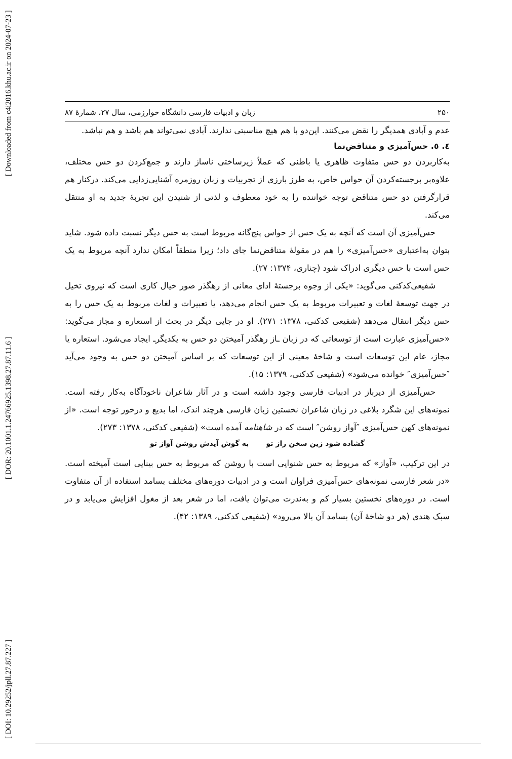[ DOI: 10.29252/jpll.27.87.227 ] [ DOR: 20.1001.1.24766925.1398.27.87.11.6 ] [ Downloaded from c4i2016.khu.ac.ir on 2024-07-23 ]
۲۵۰ زبان و ادبیات فارسی دانشگاه خوارزمی، سال ۲۷، شمارهٔ ۸۷
عدم و آبادی همدیگر را نقض می‌کنند. این‌دو با هم هیچ مناسبتی ندارند. آبادی نمی‌تواند هم باشد و هم نباشد.
٤. ٥. حس‌آمیزی و متناقض‌نما
به‌کاربردن دو حس متفاوت ظاهری یا باطنی که عملاً زیرساختی ناساز دارند و جمع‌کردن دو حس مختلف، علاوه‌بر برجسته‌کردن آن حواس خاص، به طرز بارزی از تجربیات و زبان روزمره آشنایی‌زدایی می‌کند. درکنار هم قرارگرفتن دو حس متناقض توجه خواننده را به خود معطوف و لذتی از شنیدن این تجربهٔ جدید به او منتقل می‌کند.
حس‌آمیزی آن است که آنچه به یک حس از حواس پنج‌گانه مربوط است به حس دیگر نسبت داده شود. شاید بتوان به‌اعتباری «حس‌آمیزی» را هم در مقولهٔ متناقض‌نما جای داد؛ زیرا منطقاً امکان ندارد آنچه مربوط به یک حس است با حس دیگری ادراک شود (چناری، ۱۳۷۴: ۲۷).
شفیعی‌کدکنی می‌گوید: «یکی از وجوه برجستهٔ ادای معانی از رهگذر صور خیال کاری است که نیروی تخیل در جهت توسعهٔ لغات و تعبیرات مربوط به یک حس انجام می‌دهد، یا تعبیرات و لغات مربوط به یک حس را به حس دیگر انتقال می‌دهد (شفیعی کدکنی، ۱۳۷۸: ۲۷۱). او در جایی دیگر در بحث از استعاره و مجاز می‌گوید: «حس‌آمیزی عبارت است از توسعاتی که در زبان ـاز رهگذر آمیختن دو حس به یکدیگرـ ایجاد می‌شود. استعاره یا مجاز، عام این توسعات است و شاخهٔ معینی از این توسعات که بر اساس آمیختن دو حس به وجود می‌آید ″حس‌آمیزی″ خوانده می‌شود» (شفیعی کدکنی، ۱۳۷۹: ۱۵).
حس‌آمیزی از دیرباز در ادبیات فارسی وجود داشته است و در آثار شاعران ناخودآگاه به‌کار رفته است. نمونه‌های این شگرد بلاغی در زبان شاعران نخستین زبان فارسی هرچند اندک، اما بدیع و درخور توجه است. «از نمونه‌های کهن حس‌آمیزی ″آواز روشن″ است که در شاهنامه آمده است» (شفیعی کدکنی، ۱۳۷۸: ۲۷۳).
گشاده شود زین سخن راز تو به گوش آیدش روشن آواز تو
در این ترکیب، «آواز» که مربوط به حس شنوایی است با روشن که مربوط به حس بینایی است آمیخته است. «در شعر فارسی نمونه‌های حس‌آمیزی فراوان است و در ادبیات دوره‌های مختلف بسامد استفاده از آن متفاوت است. در دوره‌های نخستین بسیار کم و به‌ندرت می‌توان یافت، اما در شعر بعد از مغول افزایش می‌یابد و در سبک هندی (هر دو شاخهٔ آن) بسامد آن بالا می‌رود» (شفیعی کدکنی، ۱۳۸۹: ۴۲).